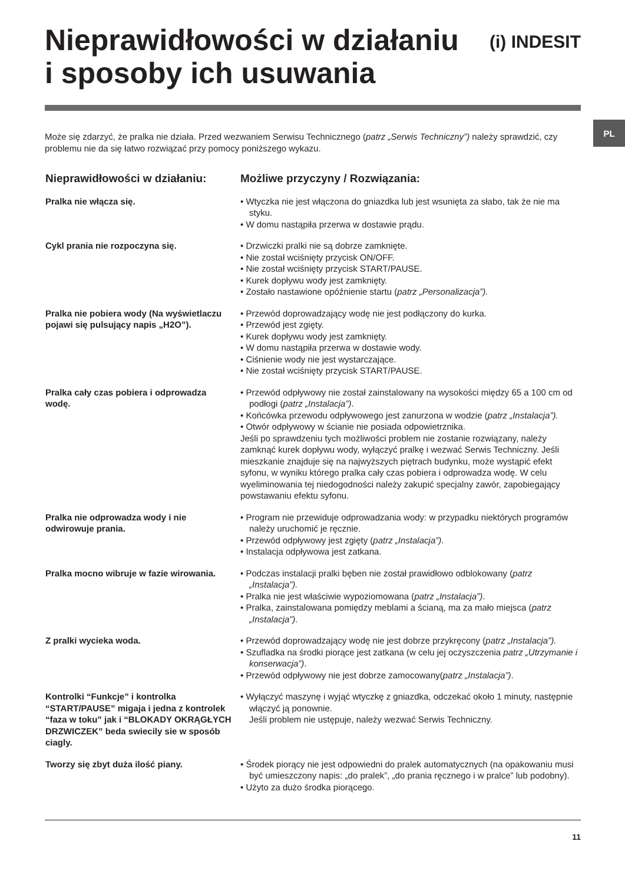PL
Nieprawidłowości w działaniu
i sposoby ich usuwania
(i) INDESIT
Może się zdarzyć, że pralka nie działa. Przed wezwaniem Serwisu Technicznego (patrz „Serwis Techniczny”) należy sprawdzić, czy problemu nie da się łatwo rozwiązać przy pomocy poniższego wykazu.
| Nieprawidłowości w działaniu: | Możliwe przyczyny / Rozwiązania: |
| --- | --- |
| Pralka nie włącza się. | • Wtyczka nie jest włączona do gniazdka lub jest wsunięta za słabo, tak że nie ma styku. • W domu nastąpiła przerwa w dostawie prądu. |
| Cykl prania nie rozpoczyna się. | • Drzwiczki pralki nie są dobrze zamknięte. • Nie został wciśnięty przycisk ON/OFF. • Nie został wciśnięty przycisk START/PAUSE. • Kurek dopływu wody jest zamknięty. • Zostało nastawione opóźnienie startu ( patrz „Personalizacja”). |
| Pralka nie pobiera wody (Na wyświetlaczu pojawi się pulsujący napis „H2O”). | • Przewód doprowadzający wodę nie jest podłączony do kurka. • Przewód jest zgięty. • Kurek dopływu wody jest zamknięty. • W domu nastąpiła przerwa w dostawie wody. • Ciśnienie wody nie jest wystarczające. • Nie został wciśnięty przycisk START/PAUSE. |
| Pralka cały czas pobiera i odprowadza wodę. | • Przewód odpływowy nie został zainstalowany na wysokości między 65 a 100 cm od podłogi ( patrz „Instalacja”) . • Końcówka przewodu odpływowego jest zanurzona w wodzie ( patrz „Instalacja”). • Otwór odpływowy w ścianie nie posiada odpowietrznika. Jeśli po sprawdzeniu tych możliwości problem nie zostanie rozwiązany, należy zamknąć kurek dopływu wody, wyłączyć pralkę i wezwać Serwis Techniczny. Jeśli mieszkanie znajduje się na najwyższych piętrach budynku, może wystąpić efekt syfonu, w wyniku którego pralka cały czas pobiera i odprowadza wodę. W celu wyeliminowania tej niedogodności należy zakupić specjalny zawór, zapobiegający powstawaniu efektu syfonu. |
| Pralka nie odprowadza wody i nie odwirowuje prania. | • Program nie przewiduje odprowadzania wody: w przypadku niektórych programów należy uruchomić je ręcznie. • Przewód odpływowy jest zgięty ( patrz „Instalacja”) . • Instalacja odpływowa jest zatkana. |
| Pralka mocno wibruje w fazie wirowania. | • Podczas instalacji pralki bęben nie został prawidłowo odblokowany ( patrz „Instalacja”). • Pralka nie jest właściwie wypoziomowana ( patrz „Instalacja”) . • Pralka, zainstalowana pomiędzy meblami a ścianą, ma za mało miejsca ( patrz „Instalacja”) . |
| Z pralki wycieka woda. | • Przewód doprowadzający wodę nie jest dobrze przykręcony ( patrz „Instalacja”). • Szufladka na środki piorące jest zatkana (w celu jej oczyszczenia patrz „Utrzymanie i konserwacja”) . • Przewód odpływowy nie jest dobrze zamocowany( patrz „Instalacja”) . |
| Kontrolki “Funkcje” i kontrolka “START/PAUSE” migaja i jedna z kontrolek “faza w toku” jak i “BLOKADY OKRĄGŁYCH DRZWICZEK” beda swiecily sie w sposób ciagly. | • Wyłączyć maszynę i wyjąć wtyczkę z gniazdka, odczekać około 1 minuty, następnie włączyć ją ponownie. Jeśli problem nie ustępuje, należy wezwać Serwis Techniczny. |
| Tworzy się zbyt duża ilość piany. | • Środek piorący nie jest odpowiedni do pralek automatycznych (na opakowaniu musi być umieszczony napis: „do pralek”, „do prania ręcznego i w pralce” lub podobny). • Użyto za dużo środka piorącego. |
11